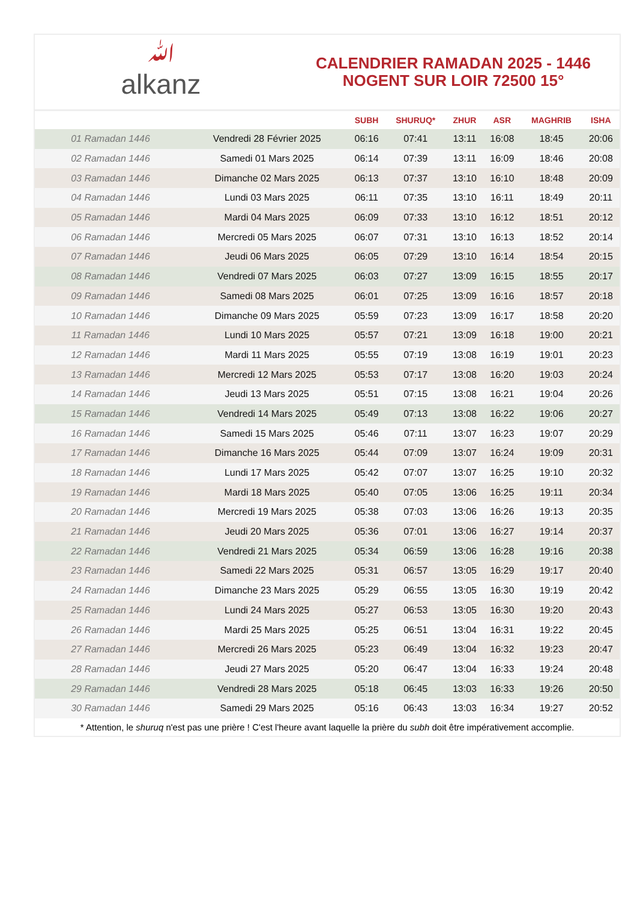ﷲalkanz
CALENDRIER RAMADAN 2025 - 1446
NOGENT SUR LOIR 72500 15°
| | | SUBH | SHURUQ* | ZHUR | ASR | MAGHRIB | ISHA |
| --- | --- | --- | --- | --- | --- | --- | --- |
| 01 Ramadan 1446 | Vendredi 28 Février 2025 | 06:16 | 07:41 | 13:11 | 16:08 | 18:45 | 20:06 |
| 02 Ramadan 1446 | Samedi 01 Mars 2025 | 06:14 | 07:39 | 13:11 | 16:09 | 18:46 | 20:08 |
| 03 Ramadan 1446 | Dimanche 02 Mars 2025 | 06:13 | 07:37 | 13:10 | 16:10 | 18:48 | 20:09 |
| 04 Ramadan 1446 | Lundi 03 Mars 2025 | 06:11 | 07:35 | 13:10 | 16:11 | 18:49 | 20:11 |
| 05 Ramadan 1446 | Mardi 04 Mars 2025 | 06:09 | 07:33 | 13:10 | 16:12 | 18:51 | 20:12 |
| 06 Ramadan 1446 | Mercredi 05 Mars 2025 | 06:07 | 07:31 | 13:10 | 16:13 | 18:52 | 20:14 |
| 07 Ramadan 1446 | Jeudi 06 Mars 2025 | 06:05 | 07:29 | 13:10 | 16:14 | 18:54 | 20:15 |
| 08 Ramadan 1446 | Vendredi 07 Mars 2025 | 06:03 | 07:27 | 13:09 | 16:15 | 18:55 | 20:17 |
| 09 Ramadan 1446 | Samedi 08 Mars 2025 | 06:01 | 07:25 | 13:09 | 16:16 | 18:57 | 20:18 |
| 10 Ramadan 1446 | Dimanche 09 Mars 2025 | 05:59 | 07:23 | 13:09 | 16:17 | 18:58 | 20:20 |
| 11 Ramadan 1446 | Lundi 10 Mars 2025 | 05:57 | 07:21 | 13:09 | 16:18 | 19:00 | 20:21 |
| 12 Ramadan 1446 | Mardi 11 Mars 2025 | 05:55 | 07:19 | 13:08 | 16:19 | 19:01 | 20:23 |
| 13 Ramadan 1446 | Mercredi 12 Mars 2025 | 05:53 | 07:17 | 13:08 | 16:20 | 19:03 | 20:24 |
| 14 Ramadan 1446 | Jeudi 13 Mars 2025 | 05:51 | 07:15 | 13:08 | 16:21 | 19:04 | 20:26 |
| 15 Ramadan 1446 | Vendredi 14 Mars 2025 | 05:49 | 07:13 | 13:08 | 16:22 | 19:06 | 20:27 |
| 16 Ramadan 1446 | Samedi 15 Mars 2025 | 05:46 | 07:11 | 13:07 | 16:23 | 19:07 | 20:29 |
| 17 Ramadan 1446 | Dimanche 16 Mars 2025 | 05:44 | 07:09 | 13:07 | 16:24 | 19:09 | 20:31 |
| 18 Ramadan 1446 | Lundi 17 Mars 2025 | 05:42 | 07:07 | 13:07 | 16:25 | 19:10 | 20:32 |
| 19 Ramadan 1446 | Mardi 18 Mars 2025 | 05:40 | 07:05 | 13:06 | 16:25 | 19:11 | 20:34 |
| 20 Ramadan 1446 | Mercredi 19 Mars 2025 | 05:38 | 07:03 | 13:06 | 16:26 | 19:13 | 20:35 |
| 21 Ramadan 1446 | Jeudi 20 Mars 2025 | 05:36 | 07:01 | 13:06 | 16:27 | 19:14 | 20:37 |
| 22 Ramadan 1446 | Vendredi 21 Mars 2025 | 05:34 | 06:59 | 13:06 | 16:28 | 19:16 | 20:38 |
| 23 Ramadan 1446 | Samedi 22 Mars 2025 | 05:31 | 06:57 | 13:05 | 16:29 | 19:17 | 20:40 |
| 24 Ramadan 1446 | Dimanche 23 Mars 2025 | 05:29 | 06:55 | 13:05 | 16:30 | 19:19 | 20:42 |
| 25 Ramadan 1446 | Lundi 24 Mars 2025 | 05:27 | 06:53 | 13:05 | 16:30 | 19:20 | 20:43 |
| 26 Ramadan 1446 | Mardi 25 Mars 2025 | 05:25 | 06:51 | 13:04 | 16:31 | 19:22 | 20:45 |
| 27 Ramadan 1446 | Mercredi 26 Mars 2025 | 05:23 | 06:49 | 13:04 | 16:32 | 19:23 | 20:47 |
| 28 Ramadan 1446 | Jeudi 27 Mars 2025 | 05:20 | 06:47 | 13:04 | 16:33 | 19:24 | 20:48 |
| 29 Ramadan 1446 | Vendredi 28 Mars 2025 | 05:18 | 06:45 | 13:03 | 16:33 | 19:26 | 20:50 |
| 30 Ramadan 1446 | Samedi 29 Mars 2025 | 05:16 | 06:43 | 13:03 | 16:34 | 19:27 | 20:52 |
* Attention, le shuruq n'est pas une prière ! C'est l'heure avant laquelle la prière du subh doit être impérativement accomplie.